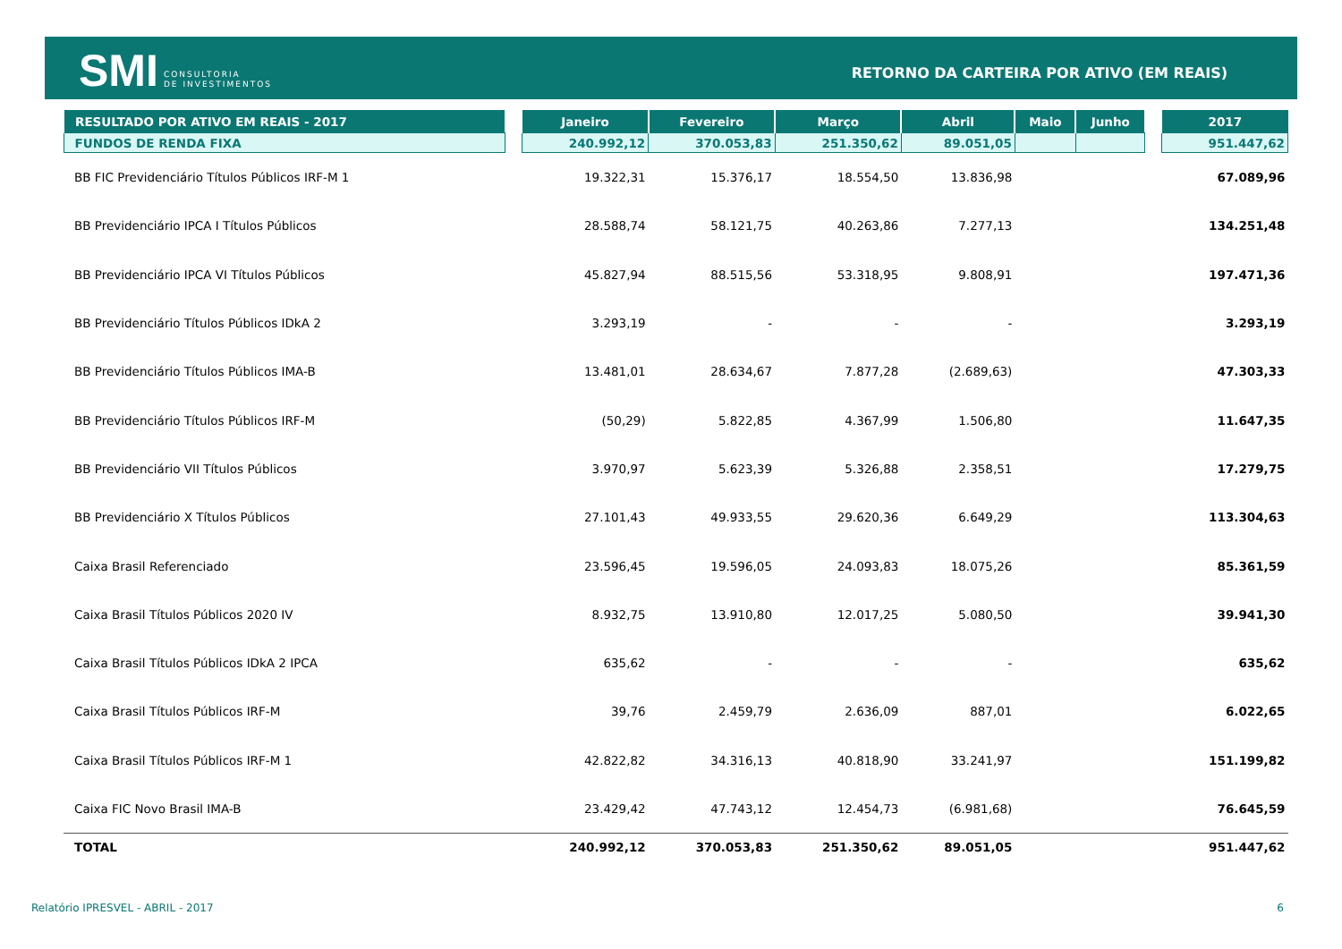SMI CONSULTORIA
DE INVESTIMENTOS
RETORNO DA CARTEIRA POR ATIVO (EM REAIS)
| RESULTADO POR ATIVO EM REAIS - 2017 | | Janeiro | Fevereiro | Março | Abril | Maio | Junho | | 2017 |
| --- | --- | --- | --- | --- | --- | --- | --- | --- | --- |
| FUNDOS DE RENDA FIXA | | 240.992,12 | 370.053,83 | 251.350,62 | 89.051,05 | | | | 951.447,62 |
| BB FIC Previdenciário Títulos Públicos IRF-M 1 | | 19.322,31 | 15.376,17 | 18.554,50 | 13.836,98 | | | | 67.089,96 |
| BB Previdenciário IPCA I Títulos Públicos | | 28.588,74 | 58.121,75 | 40.263,86 | 7.277,13 | | | | 134.251,48 |
| BB Previdenciário IPCA VI Títulos Públicos | | 45.827,94 | 88.515,56 | 53.318,95 | 9.808,91 | | | | 197.471,36 |
| BB Previdenciário Títulos Públicos IDkA 2 | | 3.293,19 | - | - | - | | | | 3.293,19 |
| BB Previdenciário Títulos Públicos IMA-B | | 13.481,01 | 28.634,67 | 7.877,28 | (2.689,63) | | | | 47.303,33 |
| BB Previdenciário Títulos Públicos IRF-M | | (50,29) | 5.822,85 | 4.367,99 | 1.506,80 | | | | 11.647,35 |
| BB Previdenciário VII Títulos Públicos | | 3.970,97 | 5.623,39 | 5.326,88 | 2.358,51 | | | | 17.279,75 |
| BB Previdenciário X Títulos Públicos | | 27.101,43 | 49.933,55 | 29.620,36 | 6.649,29 | | | | 113.304,63 |
| Caixa Brasil Referenciado | | 23.596,45 | 19.596,05 | 24.093,83 | 18.075,26 | | | | 85.361,59 |
| Caixa Brasil Títulos Públicos 2020 IV | | 8.932,75 | 13.910,80 | 12.017,25 | 5.080,50 | | | | 39.941,30 |
| Caixa Brasil Títulos Públicos IDkA 2 IPCA | | 635,62 | - | - | - | | | | 635,62 |
| Caixa Brasil Títulos Públicos IRF-M | | 39,76 | 2.459,79 | 2.636,09 | 887,01 | | | | 6.022,65 |
| Caixa Brasil Títulos Públicos IRF-M 1 | | 42.822,82 | 34.316,13 | 40.818,90 | 33.241,97 | | | | 151.199,82 |
| Caixa FIC Novo Brasil IMA-B | | 23.429,42 | 47.743,12 | 12.454,73 | (6.981,68) | | | | 76.645,59 |
| TOTAL | | 240.992,12 | 370.053,83 | 251.350,62 | 89.051,05 | | | | 951.447,62 |
Relatório IPRESVEL - ABRIL - 2017
6